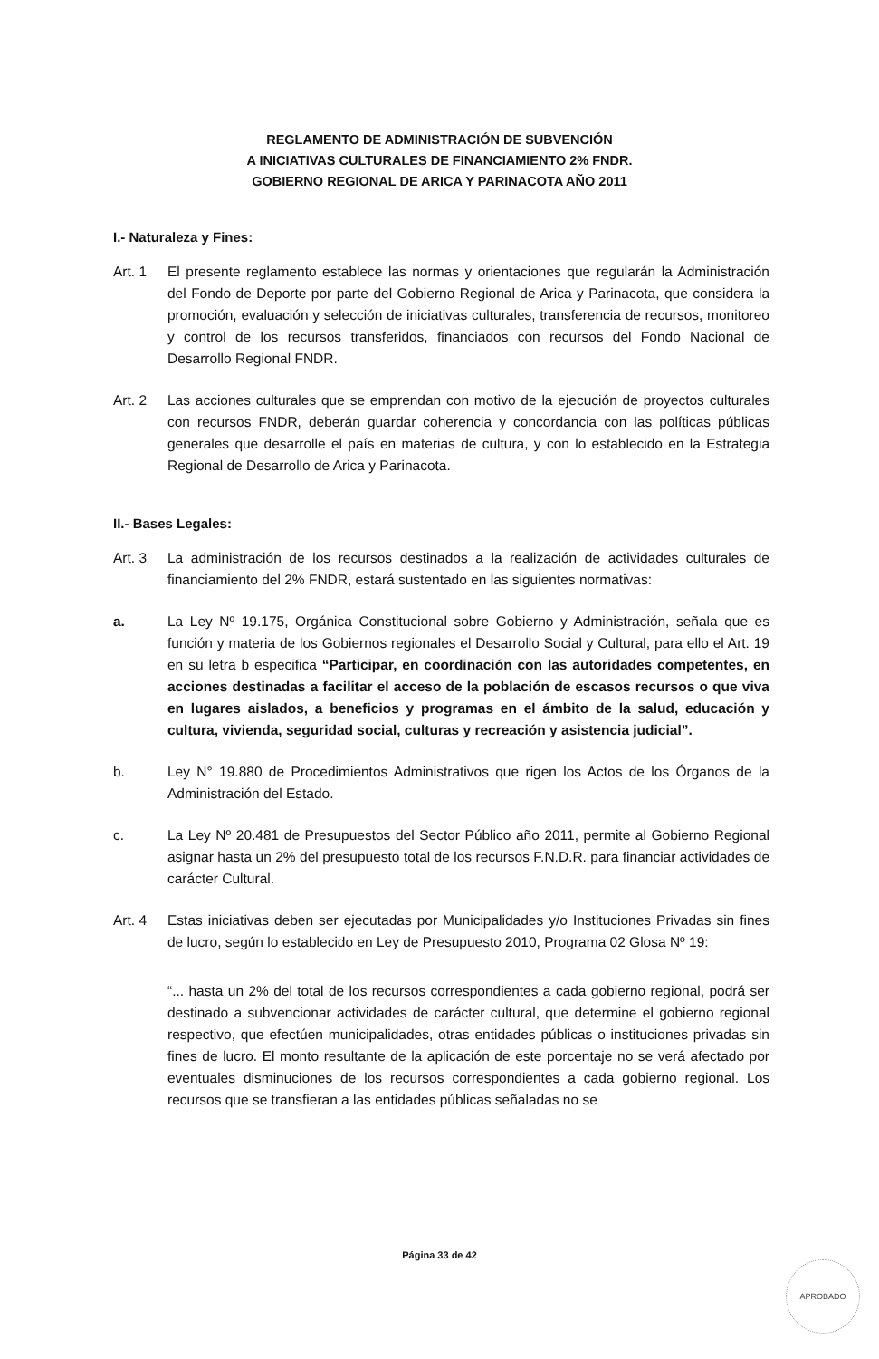REGLAMENTO DE ADMINISTRACIÓN DE SUBVENCIÓN
A INICIATIVAS CULTURALES DE FINANCIAMIENTO 2% FNDR.
GOBIERNO REGIONAL DE ARICA Y PARINACOTA AÑO 2011
I.- Naturaleza y Fines:
Art. 1 El presente reglamento establece las normas y orientaciones que regularán la Administración del Fondo de Deporte por parte del Gobierno Regional de Arica y Parinacota, que considera la promoción, evaluación y selección de iniciativas culturales, transferencia de recursos, monitoreo y control de los recursos transferidos, financiados con recursos del Fondo Nacional de Desarrollo Regional FNDR.
Art. 2 Las acciones culturales que se emprendan con motivo de la ejecución de proyectos culturales con recursos FNDR, deberán guardar coherencia y concordancia con las políticas públicas generales que desarrolle el país en materias de cultura, y con lo establecido en la Estrategia Regional de Desarrollo de Arica y Parinacota.
II.- Bases Legales:
Art. 3 La administración de los recursos destinados a la realización de actividades culturales de financiamiento del 2% FNDR, estará sustentado en las siguientes normativas:
a. La Ley Nº 19.175, Orgánica Constitucional sobre Gobierno y Administración, señala que es función y materia de los Gobiernos regionales el Desarrollo Social y Cultural, para ello el Art. 19 en su letra b especifica “Participar, en coordinación con las autoridades competentes, en acciones destinadas a facilitar el acceso de la población de escasos recursos o que viva en lugares aislados, a beneficios y programas en el ámbito de la salud, educación y cultura, vivienda, seguridad social, culturas y recreación y asistencia judicial”.
b. Ley N° 19.880 de Procedimientos Administrativos que rigen los Actos de los Órganos de la Administración del Estado.
c. La Ley Nº 20.481 de Presupuestos del Sector Público año 2011, permite al Gobierno Regional asignar hasta un 2% del presupuesto total de los recursos F.N.D.R. para financiar actividades de carácter Cultural.
Art. 4 Estas iniciativas deben ser ejecutadas por Municipalidades y/o Instituciones Privadas sin fines de lucro, según lo establecido en Ley de Presupuesto 2010, Programa 02 Glosa Nº 19:
“... hasta un 2% del total de los recursos correspondientes a cada gobierno regional, podrá ser destinado a subvencionar actividades de carácter cultural, que determine el gobierno regional respectivo, que efectúen municipalidades, otras entidades públicas o instituciones privadas sin fines de lucro. El monto resultante de la aplicación de este porcentaje no se verá afectado por eventuales disminuciones de los recursos correspondientes a cada gobierno regional. Los recursos que se transfieran a las entidades públicas señaladas no se
Página 33 de 42
APROBADO